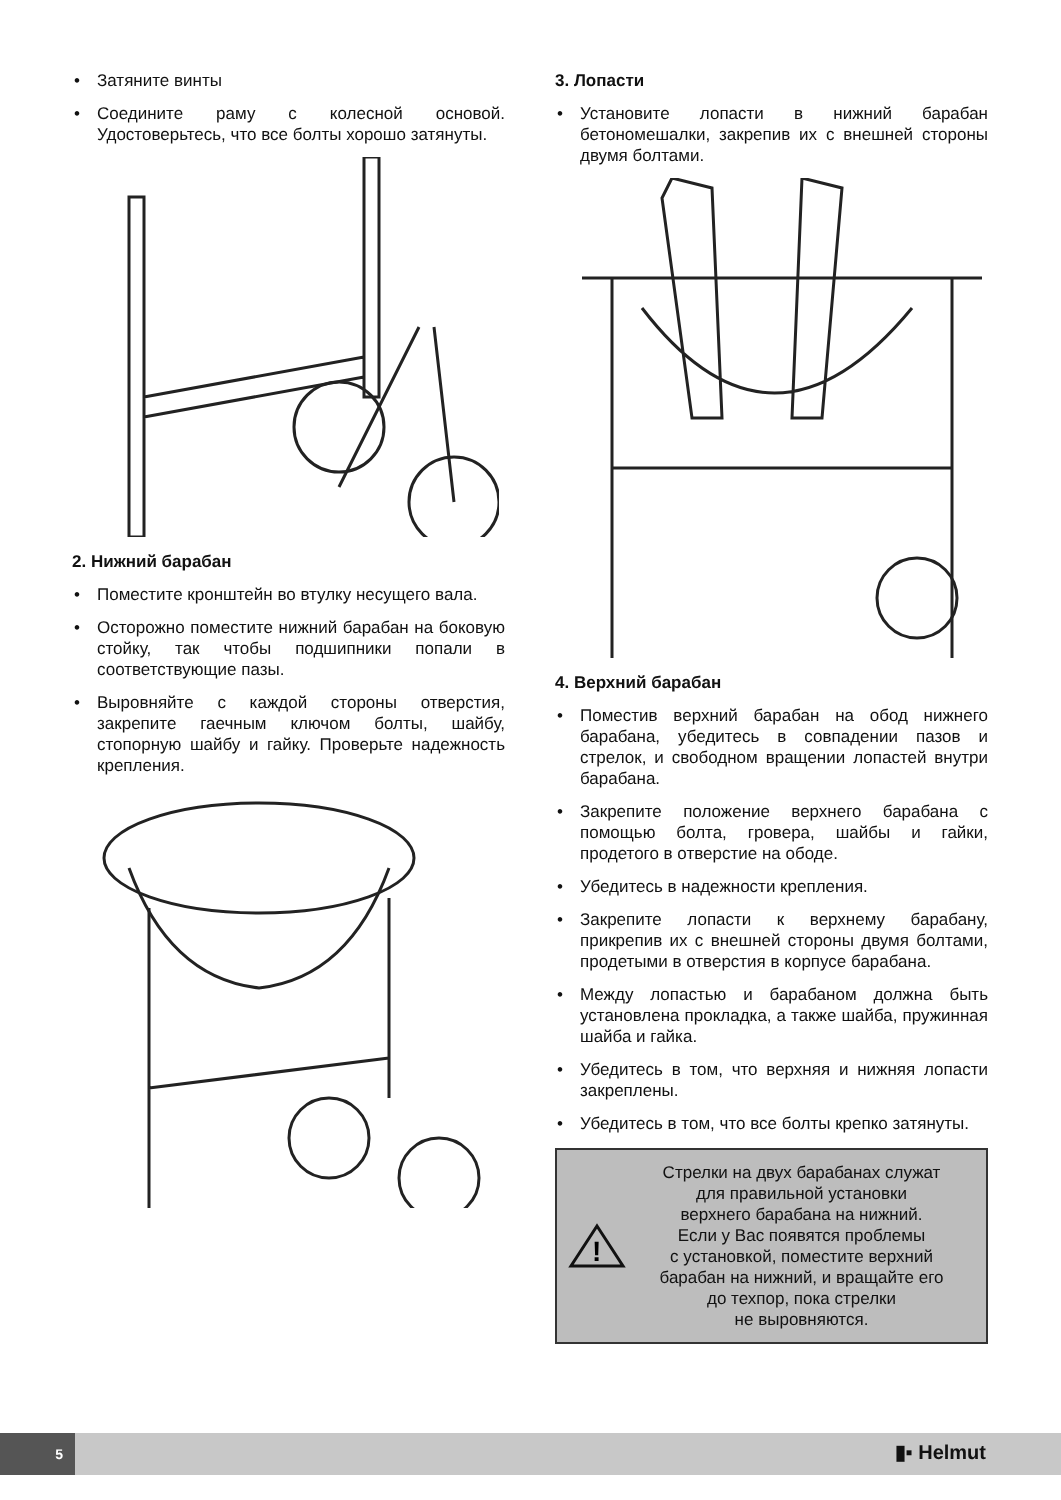• Затяните винты
• Соедините раму с колесной основой. Удостоверьтесь, что все болты хорошо затянуты.
2. Нижний барабан
• Поместите кронштейн во втулку несущего вала.
• Осторожно поместите нижний барабан на боковую стойку, так чтобы подшипники попали в соответствующие пазы.
• Выровняйте с каждой стороны отверстия, закрепите гаечным ключом болты, шайбу, стопорную шайбу и гайку. Проверьте надежность крепления.
3. Лопасти
• Установите лопасти в нижний барабан бетономешалки, закрепив их с внешней стороны двумя болтами.
4. Верхний барабан
• Поместив верхний барабан на обод нижнего барабана, убедитесь в совпадении пазов и стрелок, и свободном вращении лопастей внутри барабана.
• Закрепите положение верхнего барабана с помощью болта, гровера, шайбы и гайки, продетого в отверстие на ободе.
• Убедитесь в надежности крепления.
• Закрепите лопасти к верхнему барабану, прикрепив их с внешней стороны двумя болтами, продетыми в отверстия в корпусе барабана.
• Между лопастью и барабаном должна быть установлена прокладка, а также шайба, пружинная шайба и гайка.
• Убедитесь в том, что верхняя и нижняя лопасти закреплены.
• Убедитесь в том, что все болты крепко затянуты.
!
Стрелки на двух барабанах служат
для правильной установки
верхнего барабана на нижний.
Если у Вас появятся проблемы
с установкой, поместите верхний
барабан на нижний, и вращайте его
до техпор, пока стрелки
не выровняются.
5 ▮▪ Helmut